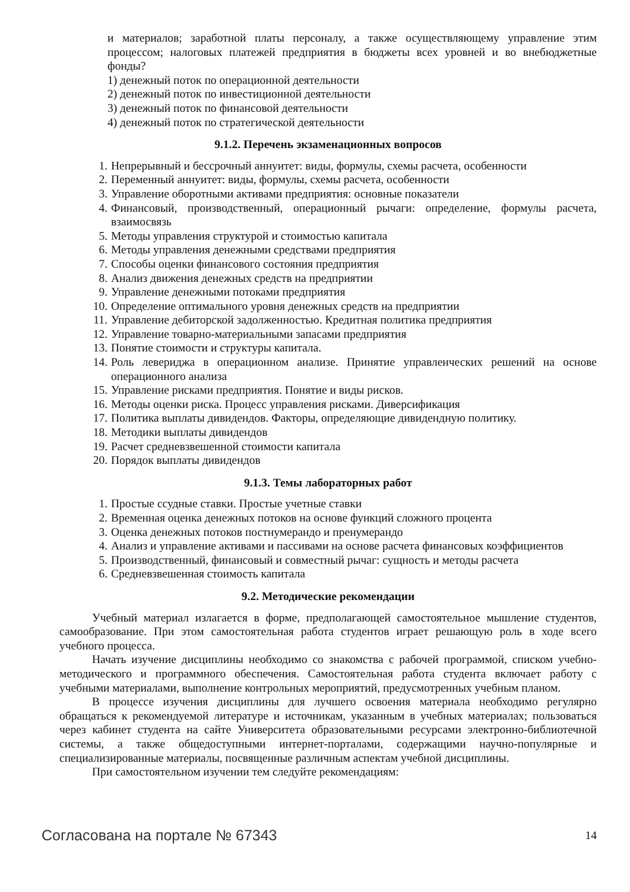и материалов; заработной платы персоналу, а также осуществляющему управление этим процессом; налоговых платежей предприятия в бюджеты всех уровней и во внебюджетные фонды?
1) денежный поток по операционной деятельности
2) денежный поток по инвестиционной деятельности
3) денежный поток по финансовой деятельности
4) денежный поток по стратегической деятельности
9.1.2. Перечень экзаменационных вопросов
1. Непрерывный и бессрочный аннуитет: виды, формулы, схемы расчета, особенности
2. Переменный аннуитет: виды, формулы, схемы расчета, особенности
3. Управление оборотными активами предприятия: основные показатели
4. Финансовый, производственный, операционный рычаги: определение, формулы расчета, взаимосвязь
5. Методы управления структурой и стоимостью капитала
6. Методы управления денежными средствами предприятия
7. Способы оценки финансового состояния предприятия
8. Анализ движения денежных средств на предприятии
9. Управление денежными потоками предприятия
10. Определение оптимального уровня денежных средств на предприятии
11. Управление дебиторской задолженностью. Кредитная политика предприятия
12. Управление товарно-материальными запасами предприятия
13. Понятие стоимости и структуры капитала.
14. Роль левериджа в операционном анализе. Принятие управленческих решений на основе операционного анализа
15. Управление рисками предприятия. Понятие и виды рисков.
16. Методы оценки риска. Процесс управления рисками. Диверсификация
17. Политика выплаты дивидендов. Факторы, определяющие дивидендную политику.
18. Методики выплаты дивидендов
19. Расчет средневзвешенной стоимости капитала
20. Порядок выплаты дивидендов
9.1.3. Темы лабораторных работ
1. Простые ссудные ставки. Простые учетные ставки
2. Временная оценка денежных потоков на основе функций сложного процента
3. Оценка денежных потоков постнумерандо и пренумерандо
4. Анализ и управление активами и пассивами на основе расчета финансовых коэффициентов
5. Производственный, финансовый и совместный рычаг: сущность и методы расчета
6. Средневзвешенная стоимость капитала
9.2. Методические рекомендации
Учебный материал излагается в форме, предполагающей самостоятельное мышление студентов, самообразование. При этом самостоятельная работа студентов играет решающую роль в ходе всего учебного процесса.
Начать изучение дисциплины необходимо со знакомства с рабочей программой, списком учебно-методического и программного обеспечения. Самостоятельная работа студента включает работу с учебными материалами, выполнение контрольных мероприятий, предусмотренных учебным планом.
В процессе изучения дисциплины для лучшего освоения материала необходимо регулярно обращаться к рекомендуемой литературе и источникам, указанным в учебных материалах; пользоваться через кабинет студента на сайте Университета образовательными ресурсами электронно-библиотечной системы, а также общедоступными интернет-порталами, содержащими научно-популярные и специализированные материалы, посвященные различным аспектам учебной дисциплины.
При самостоятельном изучении тем следуйте рекомендациям:
Согласована на портале № 67343 14